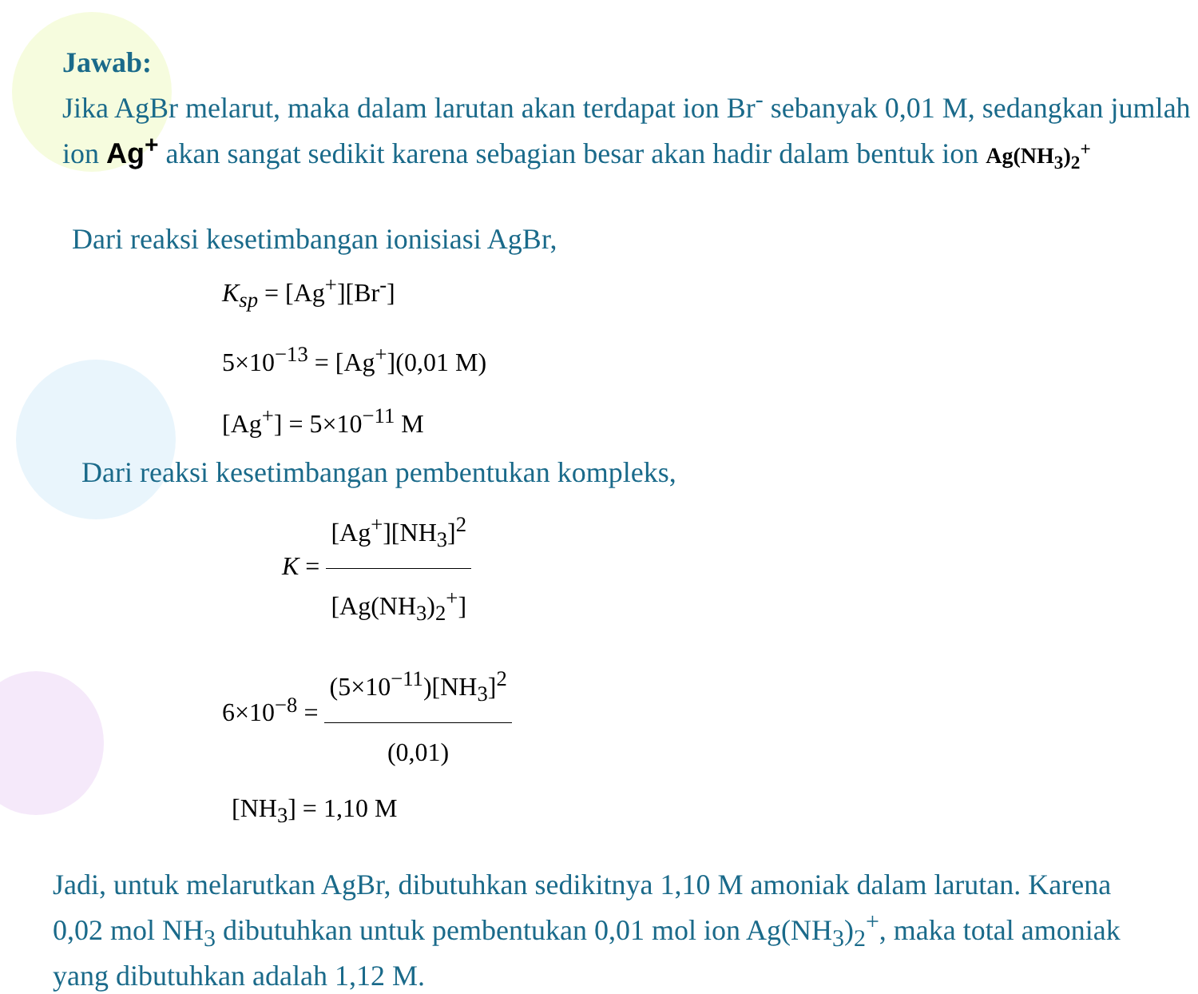Jawab:
Jika AgBr melarut, maka dalam larutan akan terdapat ion Br<sup>-</sup> sebanyak 0,01 M, sedangkan jumlah ion Ag<sup>+</sup> akan sangat sedikit karena sebagian besar akan hadir dalam bentuk ion Ag(NH<sub>3</sub>)<sub>2</sub><sup>+</sup>
Dari reaksi kesetimbangan ionisiasi AgBr,
K<sub>sp</sub> = [Ag<sup>+</sup>][Br<sup>-</sup>]
5×10<sup>−13</sup> = [Ag<sup>+</sup>](0,01 M)
[Ag<sup>+</sup>] = 5×10<sup>−11</sup> M
Dari reaksi kesetimbangan pembentukan kompleks,
K = [Ag<sup>+</sup>][NH<sub>3</sub>]<sup>2</sup> [Ag(NH<sub>3</sub>)<sub>2</sub><sup>+</sup>]
6×10<sup>−8</sup> = (5×10<sup>−11</sup>)[NH<sub>3</sub>]<sup>2</sup> (0,01)
[NH<sub>3</sub>] = 1,10 M
Jadi, untuk melarutkan AgBr, dibutuhkan sedikitnya 1,10 M amoniak dalam larutan. Karena 0,02 mol NH<sub>3</sub> dibutuhkan untuk pembentukan 0,01 mol ion Ag(NH<sub>3</sub>)<sub>2</sub><sup>+</sup>, maka total amoniak yang dibutuhkan adalah 1,12 M.